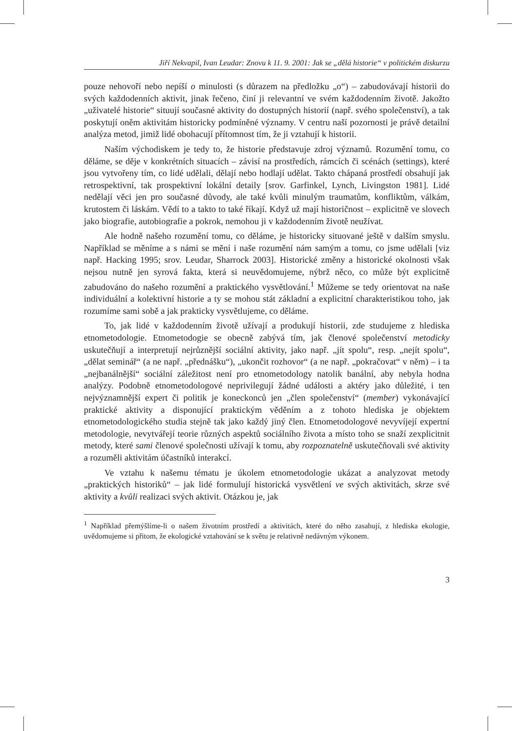Jiří Nekvapil, Ivan Leudar: Znovu k 11. 9. 2001: Jak se „dělá historie“ v politickém diskurzu
pouze nehovoří nebo nepíší o minulosti (s důrazem na předložku „o“) – zabudovávají historii do svých každodenních aktivit, jinak řečeno, činí ji relevantní ve svém každodenním životě. Jakožto „uživatelé historie“ situují současné aktivity do dostupných historií (např. svého společenství), a tak poskytují oněm aktivitám historicky podmíněné významy. V centru naší pozornosti je právě detailní analýza metod, jimiž lidé obohacují přítomnost tím, že ji vztahují k historii.
Naším východiskem je tedy to, že historie představuje zdroj významů. Rozumění tomu, co děláme, se děje v konkrétních situacích – závisí na prostředích, rámcích či scénách (settings), které jsou vytvořeny tím, co lidé udělali, dělají nebo hodlají udělat. Takto chápaná prostředí obsahují jak retrospektivní, tak prospektivní lokální detaily [srov. Garfinkel, Lynch, Livingston 1981]. Lidé nedělají věci jen pro současné důvody, ale také kvůli minulým traumatům, konfliktům, válkám, krutostem či láskám. Vědí to a takto to také říkají. Když už mají historičnost – explicitně ve slovech jako biografie, autobiografie a pokrok, nemohou ji v každodenním životě neužívat.
Ale hodně našeho rozumění tomu, co děláme, je historicky situované ještě v dalším smyslu. Například se měníme a s námi se mění i naše rozumění nám samým a tomu, co jsme udělali [viz např. Hacking 1995; srov. Leudar, Sharrock 2003]. Historické změny a historické okolnosti však nejsou nutně jen syrová fakta, která si neuvědomujeme, nýbrž něco, co může být explicitně zabudováno do našeho rozumění a praktického vysvětlování.<sup>1</sup> Můžeme se tedy orientovat na naše individuální a kolektivní historie a ty se mohou stát základní a explicitní charakteristikou toho, jak rozumíme sami sobě a jak prakticky vysvětlujeme, co děláme.
To, jak lidé v každodenním životě užívají a produkují historii, zde studujeme z hlediska etnometodologie. Etnometodogie se obecně zabývá tím, jak členové společenství metodicky uskutečňují a interpretují nejrůznější sociální aktivity, jako např. „jít spolu“, resp. „nejít spolu“, „dělat seminář“ (a ne např. „přednášku“), „ukončit rozhovor“ (a ne např. „pokračovat“ v něm) – i ta „nejbanálnější“ sociální záležitost není pro etnometodology natolik banální, aby nebyla hodna analýzy. Podobně etnometodologové neprivilegují žádné události a aktéry jako důležité, i ten nejvýznamnější expert či politik je koneckonců jen „člen společenství“ (member) vykonávající praktické aktivity a disponující praktickým věděním a z tohoto hlediska je objektem etnometodologického studia stejně tak jako každý jiný člen. Etnometodologové nevyvíjejí expertní metodologie, nevytvářejí teorie různých aspektů sociálního života a místo toho se snaží zexplicitnit metody, které sami členové společnosti užívají k tomu, aby rozpoznatelně uskutečňovali své aktivity a rozuměli aktivitám účastníků interakcí.
Ve vztahu k našemu tématu je úkolem etnometodologie ukázat a analyzovat metody „praktických historiků“ – jak lidé formulují historická vysvětlení ve svých aktivitách, skrze své aktivity a kvůli realizaci svých aktivit. Otázkou je, jak
<sup>1</sup> Například přemýšlíme-li o našem životním prostředí a aktivitách, které do něho zasahují, z hlediska ekologie, uvědomujeme si přitom, že ekologické vztahování se k světu je relativně nedávným výkonem.
3